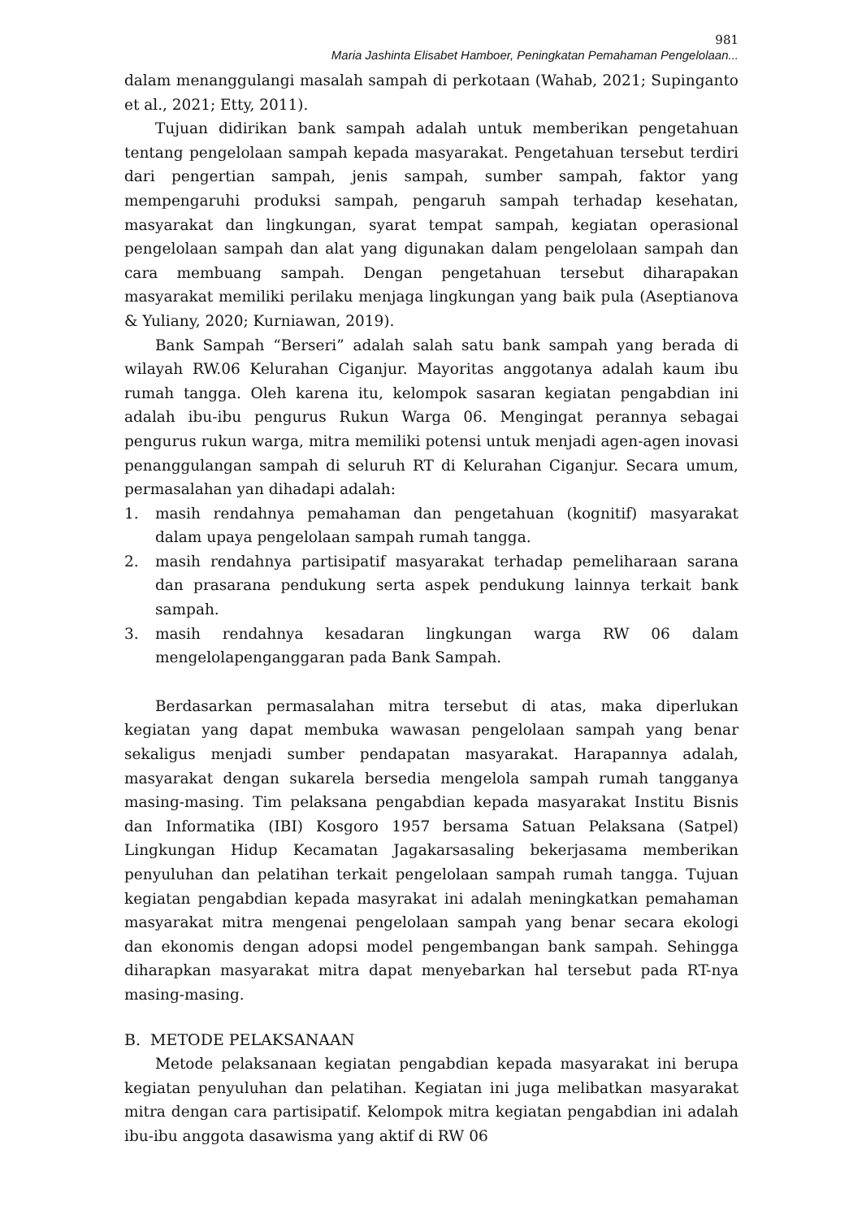981
Maria Jashinta Elisabet Hamboer, Peningkatan Pemahaman Pengelolaan...
dalam menanggulangi masalah sampah di perkotaan (Wahab, 2021; Supinganto et al., 2021; Etty, 2011).
Tujuan didirikan bank sampah adalah untuk memberikan pengetahuan tentang pengelolaan sampah kepada masyarakat. Pengetahuan tersebut terdiri dari pengertian sampah, jenis sampah, sumber sampah, faktor yang mempengaruhi produksi sampah, pengaruh sampah terhadap kesehatan, masyarakat dan lingkungan, syarat tempat sampah, kegiatan operasional pengelolaan sampah dan alat yang digunakan dalam pengelolaan sampah dan cara membuang sampah. Dengan pengetahuan tersebut diharapakan masyarakat memiliki perilaku menjaga lingkungan yang baik pula (Aseptianova & Yuliany, 2020; Kurniawan, 2019).
Bank Sampah “Berseri” adalah salah satu bank sampah yang berada di wilayah RW.06 Kelurahan Ciganjur. Mayoritas anggotanya adalah kaum ibu rumah tangga. Oleh karena itu, kelompok sasaran kegiatan pengabdian ini adalah ibu-ibu pengurus Rukun Warga 06. Mengingat perannya sebagai pengurus rukun warga, mitra memiliki potensi untuk menjadi agen-agen inovasi penanggulangan sampah di seluruh RT di Kelurahan Ciganjur. Secara umum, permasalahan yan dihadapi adalah:
1. masih rendahnya pemahaman dan pengetahuan (kognitif) masyarakat dalam upaya pengelolaan sampah rumah tangga.
2. masih rendahnya partisipatif masyarakat terhadap pemeliharaan sarana dan prasarana pendukung serta aspek pendukung lainnya terkait bank sampah.
3. masih rendahnya kesadaran lingkungan warga RW 06 dalam mengelolapenganggaran pada Bank Sampah.
Berdasarkan permasalahan mitra tersebut di atas, maka diperlukan kegiatan yang dapat membuka wawasan pengelolaan sampah yang benar sekaligus menjadi sumber pendapatan masyarakat. Harapannya adalah, masyarakat dengan sukarela bersedia mengelola sampah rumah tangganya masing-masing. Tim pelaksana pengabdian kepada masyarakat Institu Bisnis dan Informatika (IBI) Kosgoro 1957 bersama Satuan Pelaksana (Satpel) Lingkungan Hidup Kecamatan Jagakarsasaling bekerjasama memberikan penyuluhan dan pelatihan terkait pengelolaan sampah rumah tangga. Tujuan kegiatan pengabdian kepada masyrakat ini adalah meningkatkan pemahaman masyarakat mitra mengenai pengelolaan sampah yang benar secara ekologi dan ekonomis dengan adopsi model pengembangan bank sampah. Sehingga diharapkan masyarakat mitra dapat menyebarkan hal tersebut pada RT-nya masing-masing.
B. METODE PELAKSANAAN
Metode pelaksanaan kegiatan pengabdian kepada masyarakat ini berupa kegiatan penyuluhan dan pelatihan. Kegiatan ini juga melibatkan masyarakat mitra dengan cara partisipatif. Kelompok mitra kegiatan pengabdian ini adalah ibu-ibu anggota dasawisma yang aktif di RW 06